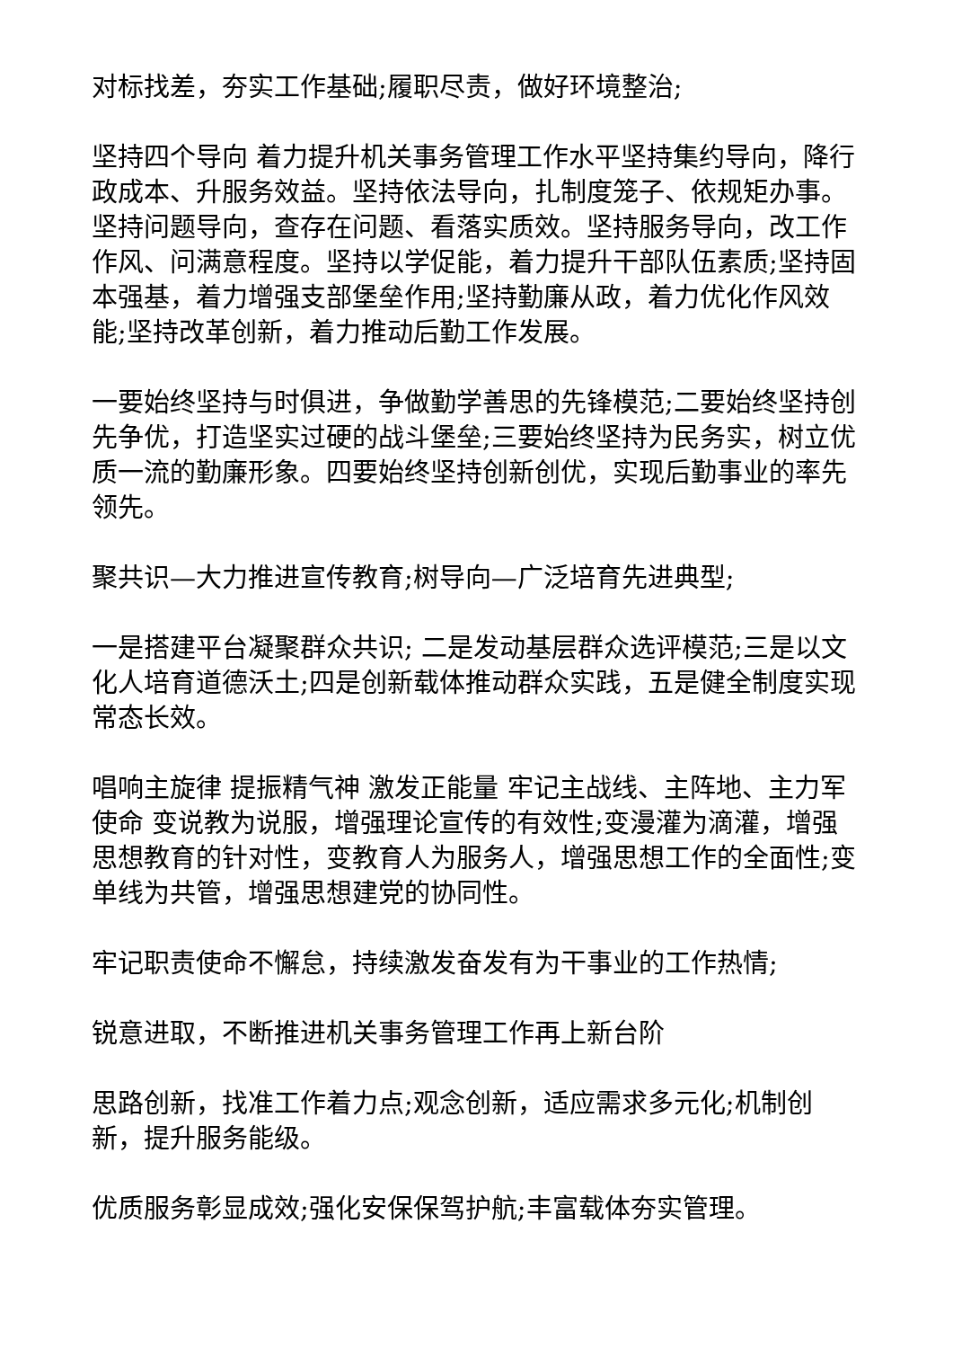对标找差，夯实工作基础;履职尽责，做好环境整治;
坚持四个导向 着力提升机关事务管理工作水平坚持集约导向，降行政成本、升服务效益。坚持依法导向，扎制度笼子、依规矩办事。坚持问题导向，查存在问题、看落实质效。坚持服务导向，改工作作风、问满意程度。坚持以学促能，着力提升干部队伍素质;坚持固本强基，着力增强支部堡垒作用;坚持勤廉从政，着力优化作风效能;坚持改革创新，着力推动后勤工作发展。
一要始终坚持与时俱进，争做勤学善思的先锋模范;二要始终坚持创先争优，打造坚实过硬的战斗堡垒;三要始终坚持为民务实，树立优质一流的勤廉形象。四要始终坚持创新创优，实现后勤事业的率先领先。
聚共识—大力推进宣传教育;树导向—广泛培育先进典型;
一是搭建平台凝聚群众共识; 二是发动基层群众选评模范;三是以文化人培育道德沃土;四是创新载体推动群众实践，五是健全制度实现常态长效。
唱响主旋律 提振精气神 激发正能量 牢记主战线、主阵地、主力军使命 变说教为说服，增强理论宣传的有效性;变漫灌为滴灌，增强思想教育的针对性，变教育人为服务人，增强思想工作的全面性;变单线为共管，增强思想建党的协同性。
牢记职责使命不懈怠，持续激发奋发有为干事业的工作热情;
锐意进取，不断推进机关事务管理工作再上新台阶
思路创新，找准工作着力点;观念创新，适应需求多元化;机制创新，提升服务能级。
优质服务彰显成效;强化安保保驾护航;丰富载体夯实管理。